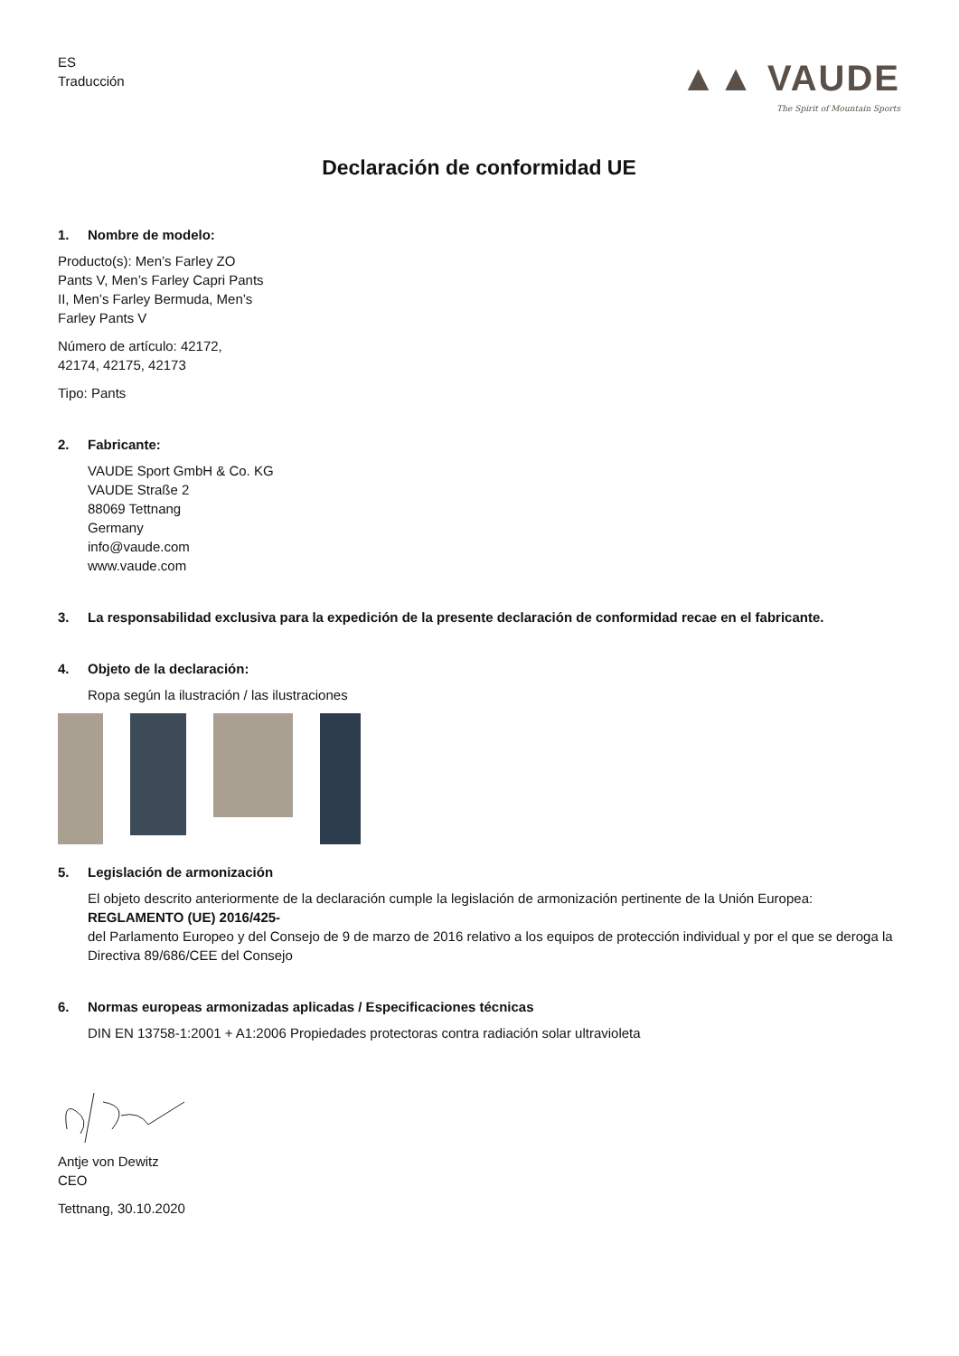ES
Traducción
▲▲ VAUDE
The Spirit of Mountain Sports
Declaración de conformidad UE
1. Nombre de modelo:
Producto(s): Men’s Farley ZO
Pants V, Men’s Farley Capri Pants
II, Men’s Farley Bermuda, Men’s
Farley Pants V
Número de artículo: 42172,
42174, 42175, 42173
Tipo: Pants
2. Fabricante:
VAUDE Sport GmbH & Co. KG
VAUDE Straße 2
88069 Tettnang
Germany
info@vaude.com
www.vaude.com
3. La responsabilidad exclusiva para la expedición de la presente declaración de conformidad recae en el fabricante.
4. Objeto de la declaración:
Ropa según la ilustración / las ilustraciones
5. Legislación de armonización
El objeto descrito anteriormente de la declaración cumple la legislación de armonización pertinente de la Unión Europea:
REGLAMENTO (UE) 2016/425-
del Parlamento Europeo y del Consejo de 9 de marzo de 2016 relativo a los equipos de protección individual y por el que se deroga la Directiva 89/686/CEE del Consejo
6. Normas europeas armonizadas aplicadas / Especificaciones técnicas
DIN EN 13758-1:2001 + A1:2006 Propiedades protectoras contra radiación solar ultravioleta
Antje von Dewitz
CEO
Tettnang, 30.10.2020